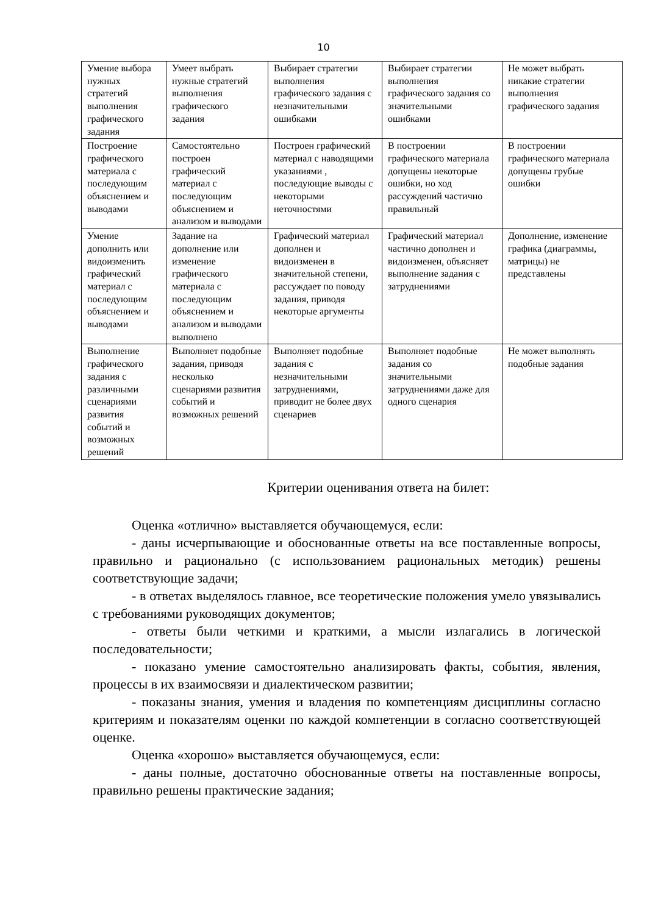10
| Умение выбора нужных стратегий выполнения графического задания | Умеет выбрать нужные стратегий выполнения графического задания | Выбирает стратегии выполнения графического задания с незначительными ошибками | Выбирает стратегии выполнения графического задания со значительными ошибками | Не может выбрать никакие стратегии выполнения графического задания |
| Построение графического материала с последующим объяснением и выводами | Самостоятельно построен графический материал с последующим объяснением и анализом и выводами | Построен графический материал с наводящими указаниями , последующие выводы с некоторыми неточностями | В построении графического материала допущены некоторые ошибки, но ход рассуждений частично правильный | В построении графического материала допущены грубые ошибки |
| Умение дополнить или видоизменить графический материал с последующим объяснением и выводами | Задание на дополнение или изменение графического материала с последующим объяснением и анализом и выводами выполнено | Графический материал дополнен и видоизменен в значительной степени, рассуждает по поводу задания, приводя некоторые аргументы | Графический материал частично дополнен и видоизменен, объясняет выполнение задания с затруднениями | Дополнение, изменение графика (диаграммы, матрицы) не представлены |
| Выполнение графического задания с различными сценариями развития событий и возможных решений | Выполняет подобные задания, приводя несколько сценариями развития событий и возможных решений | Выполняет подобные задания с незначительными затруднениями, приводит не более двух сценариев | Выполняет подобные задания со значительными затруднениями даже для одного сценария | Не может выполнять подобные задания |
Критерии оценивания ответа на билет:
Оценка «отлично» выставляется обучающемуся, если:
- даны исчерпывающие и обоснованные ответы на все поставленные вопросы, правильно и рационально (с использованием рациональных методик) решены соответствующие задачи;
- в ответах выделялось главное, все теоретические положения умело увязывались с требованиями руководящих документов;
- ответы были четкими и краткими, а мысли излагались в логической последовательности;
- показано умение самостоятельно анализировать факты, события, явления, процессы в их взаимосвязи и диалектическом развитии;
- показаны знания, умения и владения по компетенциям дисциплины согласно критериям и показателям оценки по каждой компетенции в согласно соответствующей оценке.
Оценка «хорошо» выставляется обучающемуся, если:
- даны полные, достаточно обоснованные ответы на поставленные вопросы, правильно решены практические задания;